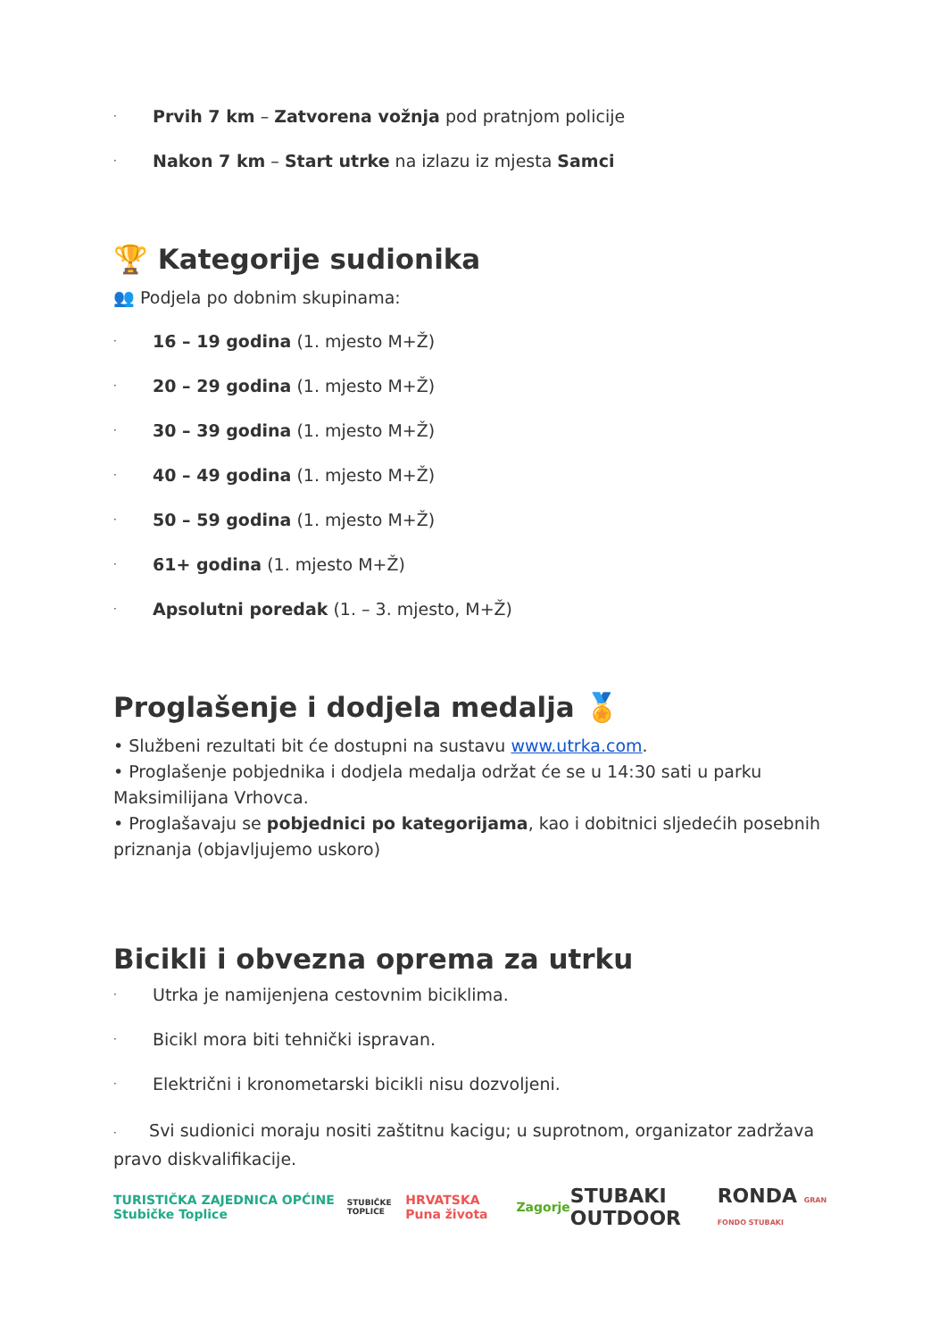· Prvih 7 km – Zatvorena vožnja pod pratnjom policije
· Nakon 7 km – Start utrke na izlazu iz mjesta Samci
🏆 Kategorije sudionika
👥 Podjela po dobnim skupinama:
· 16 – 19 godina (1. mjesto M+Ž)
· 20 – 29 godina (1. mjesto M+Ž)
· 30 – 39 godina (1. mjesto M+Ž)
· 40 – 49 godina (1. mjesto M+Ž)
· 50 – 59 godina (1. mjesto M+Ž)
· 61+ godina (1. mjesto M+Ž)
· Apsolutni poredak (1. – 3. mjesto, M+Ž)
Proglašenje i dodjela medalja 🏅
• Službeni rezultati bit će dostupni na sustavu www.utrka.com.
• Proglašenje pobjednika i dodjela medalja održat će se u 14:30 sati u parku Maksimilijana Vrhovca.
• Proglašavaju se pobjednici po kategorijama, kao i dobitnici sljedećih posebnih priznanja (objavljujemo uskoro)
Bicikli i obvezna oprema za utrku
· Utrka je namijenjena cestovnim biciklima.
· Bicikl mora biti tehnički ispravan.
· Električni i kronometarski bicikli nisu dozvoljeni.
· Svi sudionici moraju nositi zaštitnu kacigu; u suprotnom, organizator zadržava pravo diskvalifikacije.
TURISTIČKA ZAJEDNICA OPĆINE Stubičke Toplice STUBIČKE TOPLICE HRVATSKA Puna života Zagorje STUBAKI OUTDOOR RONDA GRAN FONDO STUBAKI